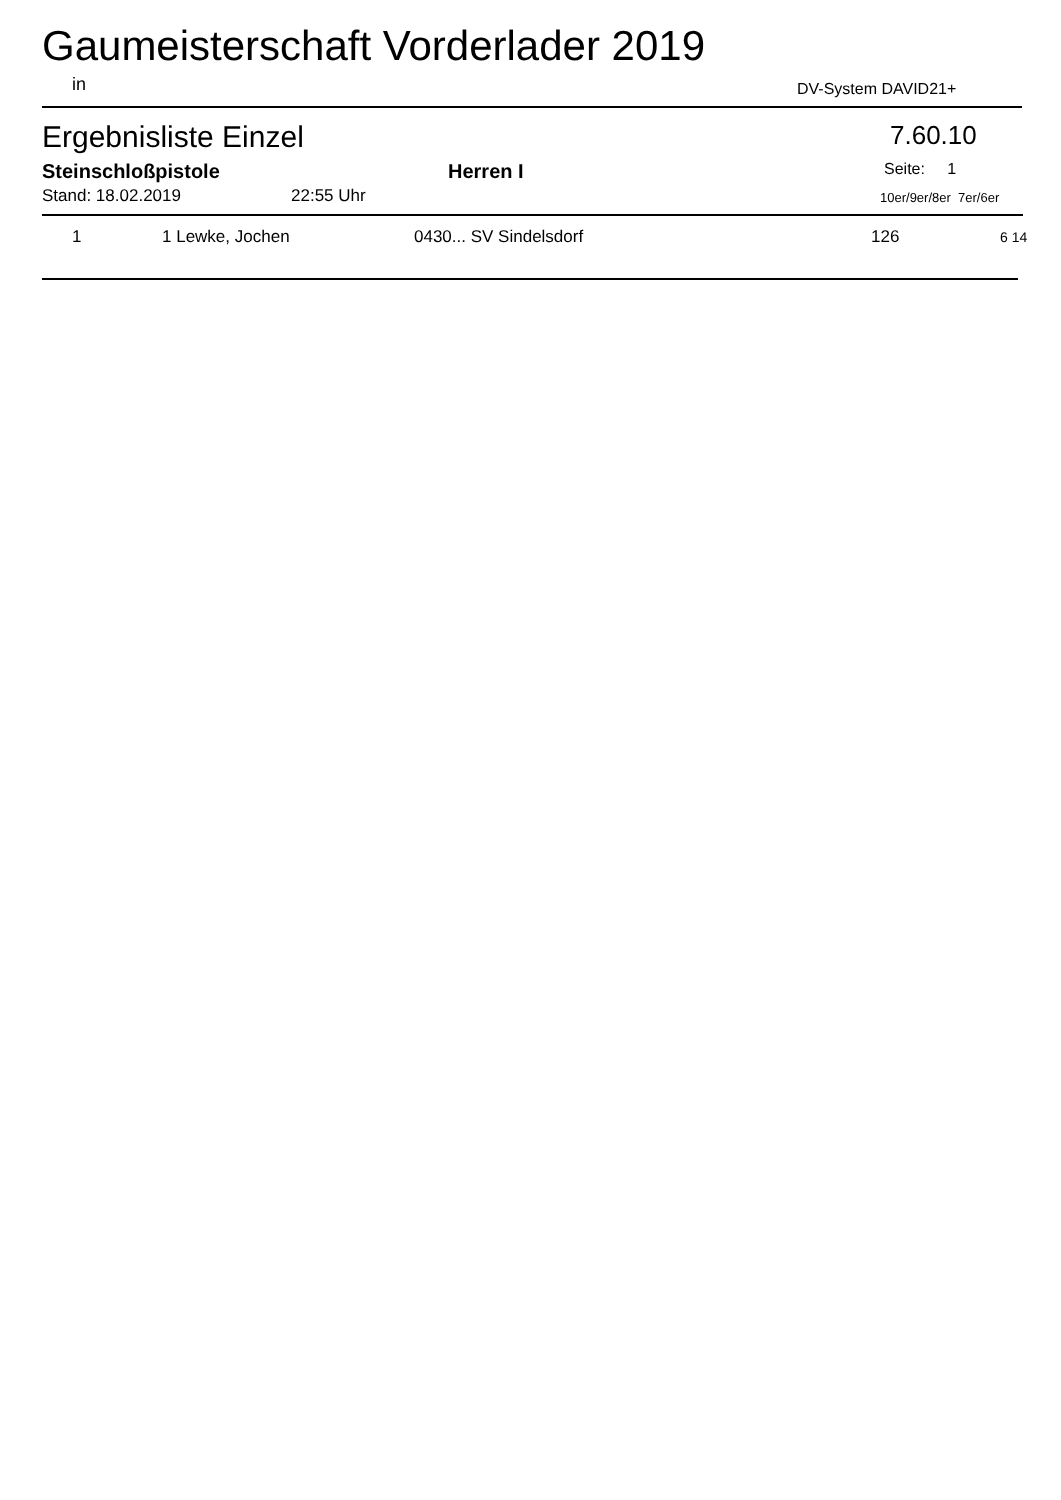Gaumeisterschaft Vorderlader 2019
in DV-System DAVID21+
Ergebnisliste Einzel 7.60.10
Steinschloßpistole Herren I Seite: 1
Stand: 18.02.2019 22:55 Uhr 10er/9er/8er 7er/6er
| 1 | 1 Lewke, Jochen | 0430... SV Sindelsdorf | 126 | 6 14 |